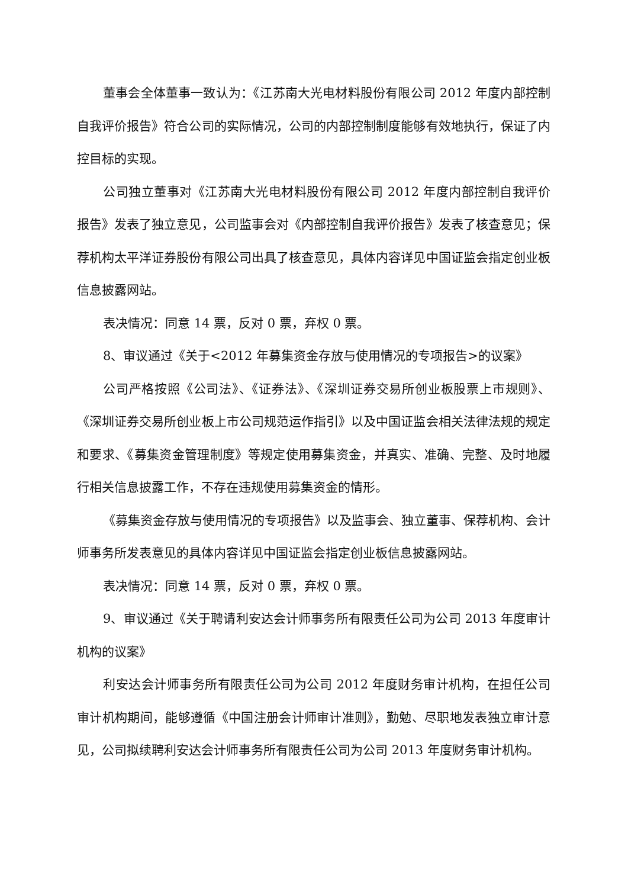董事会全体董事一致认为：《江苏南大光电材料股份有限公司 2012 年度内部控制自我评价报告》符合公司的实际情况，公司的内部控制制度能够有效地执行，保证了内控目标的实现。
公司独立董事对《江苏南大光电材料股份有限公司 2012 年度内部控制自我评价报告》发表了独立意见，公司监事会对《内部控制自我评价报告》发表了核查意见；保荐机构太平洋证券股份有限公司出具了核查意见，具体内容详见中国证监会指定创业板信息披露网站。
表决情况：同意 14 票，反对 0 票，弃权 0 票。
8、审议通过《关于<2012 年募集资金存放与使用情况的专项报告>的议案》
公司严格按照《公司法》、《证券法》、《深圳证券交易所创业板股票上市规则》、《深圳证券交易所创业板上市公司规范运作指引》以及中国证监会相关法律法规的规定和要求、《募集资金管理制度》等规定使用募集资金，并真实、准确、完整、及时地履行相关信息披露工作，不存在违规使用募集资金的情形。
《募集资金存放与使用情况的专项报告》以及监事会、独立董事、保荐机构、会计师事务所发表意见的具体内容详见中国证监会指定创业板信息披露网站。
表决情况：同意 14 票，反对 0 票，弃权 0 票。
9、审议通过《关于聘请利安达会计师事务所有限责任公司为公司 2013 年度审计机构的议案》
利安达会计师事务所有限责任公司为公司 2012 年度财务审计机构，在担任公司审计机构期间，能够遵循《中国注册会计师审计准则》，勤勉、尽职地发表独立审计意见，公司拟续聘利安达会计师事务所有限责任公司为公司 2013 年度财务审计机构。